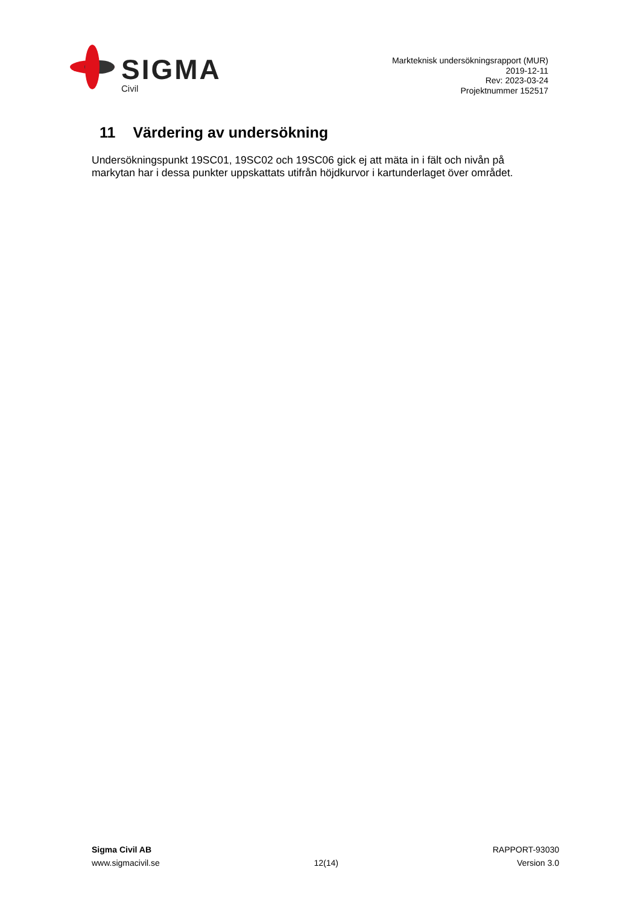SIGMA
Civil
Markteknisk undersökningsrapport (MUR)
2019-12-11
Rev: 2023-03-24
Projektnummer 152517
11 Värdering av undersökning
Undersökningspunkt 19SC01, 19SC02 och 19SC06 gick ej att mäta in i fält och nivån på markytan har i dessa punkter uppskattats utifrån höjdkurvor i kartunderlaget över området.
Sigma Civil AB
www.sigmacivil.se
12(14) RAPPORT-93030
Version 3.0